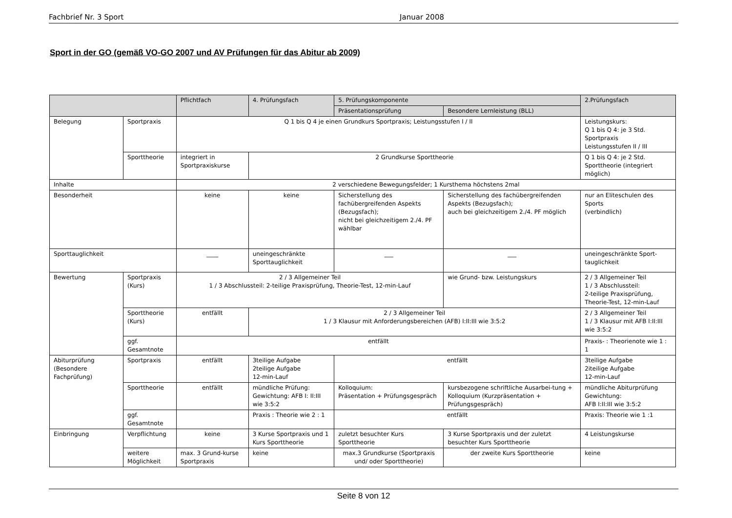Fachbrief Nr. 3 Sport Januar 2008
Sport in der GO (gemäß VO-GO 2007 und AV Prüfungen für das Abitur ab 2009)
| | | Pflichtfach | 4. Prüfungsfach | 5. Prüfungskomponente | | 2.Prüfungsfach |
| --- | --- | --- | --- | --- | --- | --- |
| | | | | Präsentationsprüfung | Besondere Lernleistung (BLL) | |
| Belegung | Sportpraxis | Q 1 bis Q 4 je einen Grundkurs Sportpraxis; Leistungsstufen I / II | | | | Leistungskurs: Q 1 bis Q 4: je 3 Std. Sportpraxis Leistungsstufen II / III |
| | Sporttheorie | integriert in Sportpraxiskurse | 2 Grundkurse Sporttheorie | | | Q 1 bis Q 4: je 2 Std. Sporttheorie (integriert möglich) |
| Inhalte | | 2 verschiedene Bewegungsfelder; 1 Kursthema höchstens 2mal | | | | |
| Besonderheit | | keine | keine | Sicherstellung des fachübergreifenden Aspekts (Bezugsfach); nicht bei gleichzeitigem 2./4. PF wählbar | Sicherstellung des fachübergreifenden Aspekts (Bezugsfach); auch bei gleichzeitigem 2./4. PF möglich | nur an Eliteschulen des Sports (verbindlich) |
| Sporttauglichkeit | | ____ | uneingeschränkte Sporttauglichkeit | ___ | ___ | uneingeschränkte Sport-tauglichkeit |
| Bewertung | Sportpraxis (Kurs) | 2 / 3 Allgemeiner Teil 1 / 3 Abschlussteil: 2-teilige Praxisprüfung, Theorie-Test, 12-min-Lauf | | | wie Grund- bzw. Leistungskurs | 2 / 3 Allgemeiner Teil 1 / 3 Abschlussteil: 2-teilige Praxisprüfung, Theorie-Test, 12-min-Lauf |
| | Sporttheorie (Kurs) | entfällt | 2 / 3 Allgemeiner Teil 1 / 3 Klausur mit Anforderungsbereichen (AFB) I:II:III wie 3:5:2 | | | 2 / 3 Allgemeiner Teil 1 / 3 Klausur mit AFB I:II:III wie 3:5:2 |
| | ggf. Gesamtnote | entfällt | | | | Praxis- : Theorienote wie 1 : 1 |
| Abiturprüfung (Besondere Fachprüfung) | Sportpraxis | entfällt | 3teilige Aufgabe 2teilige Aufgabe 12-min-Lauf | entfällt | | 3teilige Aufgabe 2iteilige Aufgabe 12-min-Lauf |
| | Sporttheorie | entfällt | mündliche Prüfung: Gewichtung: AFB I: II:III wie 3:5:2 | Kolloquium: Präsentation + Prüfungsgespräch | kursbezogene schriftliche Ausarbei-tung + Kolloquium (Kurzpräsentation + Prüfungsgespräch) | mündliche Abiturprüfung Gewichtung: AFB I:II:III wie 3:5:2 |
| | ggf. Gesamtnote | | Praxis : Theorie wie 2 : 1 | entfällt | | Praxis: Theorie wie 1 :1 |
| Einbringung | Verpflichtung | keine | 3 Kurse Sportpraxis und 1 Kurs Sporttheorie | zuletzt besuchter Kurs Sporttheorie | 3 Kurse Sportpraxis und der zuletzt besuchter Kurs Sporttheorie | 4 Leistungskurse |
| | weitere Möglichkeit | max. 3 Grund-kurse Sportpraxis | keine | max.3 Grundkurse (Sportpraxis und/ oder Sporttheorie) | der zweite Kurs Sporttheorie | keine |
Seite 8 von 12